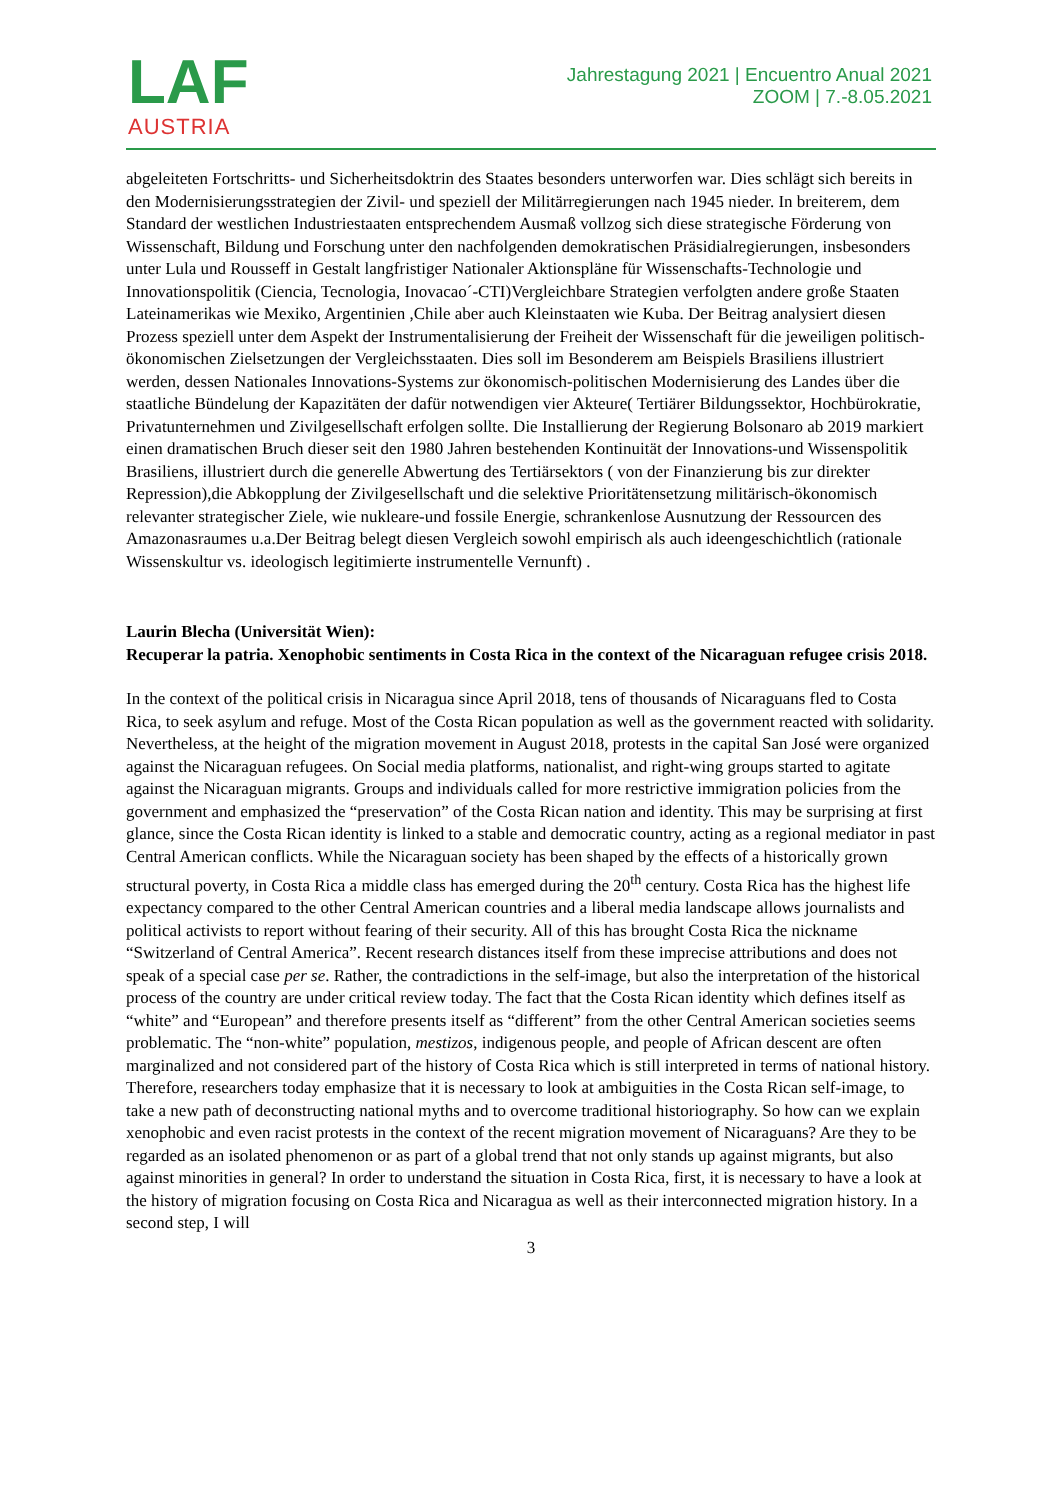LAF
AUSTRIA
Jahrestagung 2021 | Encuentro Anual 2021
ZOOM | 7.-8.05.2021
abgeleiteten Fortschritts- und Sicherheitsdoktrin des Staates besonders unterworfen war. Dies schlägt sich bereits in den Modernisierungsstrategien der Zivil- und speziell der Militärregierungen nach 1945 nieder. In breiterem, dem Standard der westlichen Industriestaaten entsprechendem Ausmaß vollzog sich diese strategische Förderung von Wissenschaft, Bildung und Forschung unter den nachfolgenden demokratischen Präsidialregierungen, insbesonders unter Lula und Rousseff in Gestalt langfristiger Nationaler Aktionspläne für Wissenschafts-Technologie und Innovationspolitik (Ciencia, Tecnologia, Inovacao´-CTI)Vergleichbare Strategien verfolgten andere große Staaten Lateinamerikas wie Mexiko, Argentinien ,Chile aber auch Kleinstaaten wie Kuba. Der Beitrag analysiert diesen Prozess speziell unter dem Aspekt der Instrumentalisierung der Freiheit der Wissenschaft für die jeweiligen politisch-ökonomischen Zielsetzungen der Vergleichsstaaten. Dies soll im Besonderem am Beispiels Brasiliens illustriert werden, dessen Nationales Innovations-Systems zur ökonomisch-politischen Modernisierung des Landes über die staatliche Bündelung der Kapazitäten der dafür notwendigen vier Akteure( Tertiärer Bildungssektor, Hochbürokratie, Privatunternehmen und Zivilgesellschaft erfolgen sollte. Die Installierung der Regierung Bolsonaro ab 2019 markiert einen dramatischen Bruch dieser seit den 1980 Jahren bestehenden Kontinuität der Innovations-und Wissenspolitik Brasiliens, illustriert durch die generelle Abwertung des Tertiärsektors ( von der Finanzierung bis zur direkter Repression),die Abkopplung der Zivilgesellschaft und die selektive Prioritätensetzung militärisch-ökonomisch relevanter strategischer Ziele, wie nukleare-und fossile Energie, schrankenlose Ausnutzung der Ressourcen des Amazonasraumes u.a.Der Beitrag belegt diesen Vergleich sowohl empirisch als auch ideengeschichtlich (rationale Wissenskultur vs. ideologisch legitimierte instrumentelle Vernunft) .
Laurin Blecha (Universität Wien):
Recuperar la patria. Xenophobic sentiments in Costa Rica in the context of the Nicaraguan refugee crisis 2018.
In the context of the political crisis in Nicaragua since April 2018, tens of thousands of Nicaraguans fled to Costa Rica, to seek asylum and refuge. Most of the Costa Rican population as well as the government reacted with solidarity. Nevertheless, at the height of the migration movement in August 2018, protests in the capital San José were organized against the Nicaraguan refugees. On Social media platforms, nationalist, and right-wing groups started to agitate against the Nicaraguan migrants. Groups and individuals called for more restrictive immigration policies from the government and emphasized the “preservation” of the Costa Rican nation and identity. This may be surprising at first glance, since the Costa Rican identity is linked to a stable and democratic country, acting as a regional mediator in past Central American conflicts. While the Nicaraguan society has been shaped by the effects of a historically grown structural poverty, in Costa Rica a middle class has emerged during the 20<sup>th</sup> century. Costa Rica has the highest life expectancy compared to the other Central American countries and a liberal media landscape allows journalists and political activists to report without fearing of their security. All of this has brought Costa Rica the nickname “Switzerland of Central America”. Recent research distances itself from these imprecise attributions and does not speak of a special case per se. Rather, the contradictions in the self-image, but also the interpretation of the historical process of the country are under critical review today. The fact that the Costa Rican identity which defines itself as “white” and “European” and therefore presents itself as “different” from the other Central American societies seems problematic. The “non-white” population, mestizos, indigenous people, and people of African descent are often marginalized and not considered part of the history of Costa Rica which is still interpreted in terms of national history. Therefore, researchers today emphasize that it is necessary to look at ambiguities in the Costa Rican self-image, to take a new path of deconstructing national myths and to overcome traditional historiography. So how can we explain xenophobic and even racist protests in the context of the recent migration movement of Nicaraguans? Are they to be regarded as an isolated phenomenon or as part of a global trend that not only stands up against migrants, but also against minorities in general? In order to understand the situation in Costa Rica, first, it is necessary to have a look at the history of migration focusing on Costa Rica and Nicaragua as well as their interconnected migration history. In a second step, I will
3